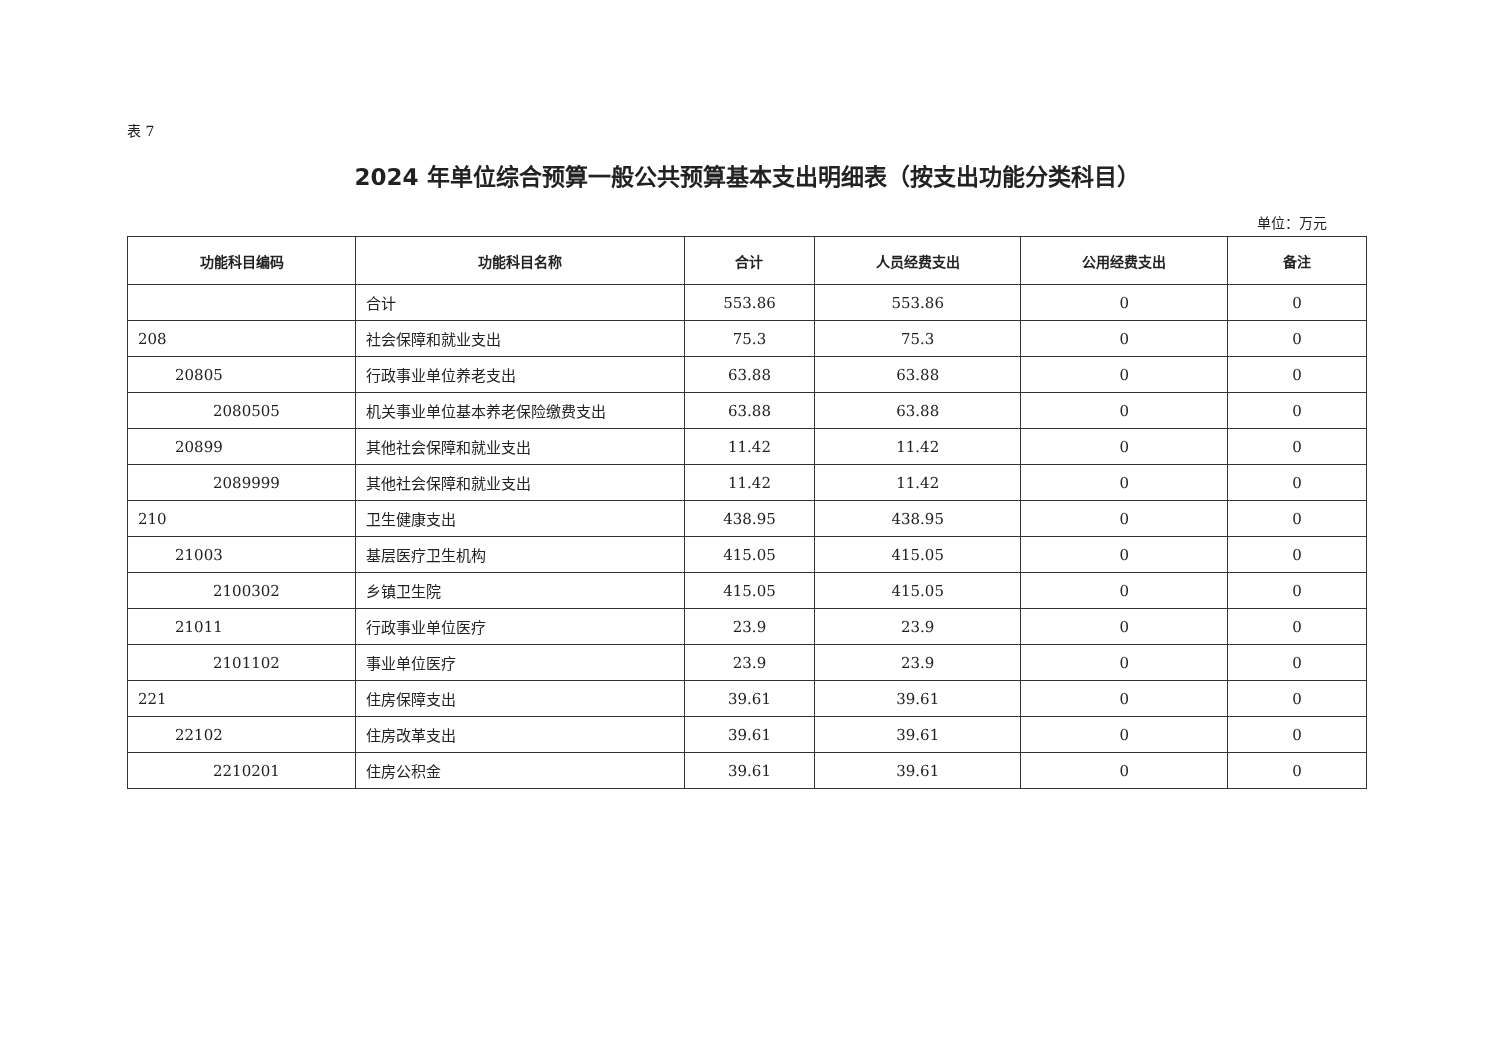表 7
2024 年单位综合预算一般公共预算基本支出明细表（按支出功能分类科目）
单位：万元
| 功能科目编码 | 功能科目名称 | 合计 | 人员经费支出 | 公用经费支出 | 备注 |
| --- | --- | --- | --- | --- | --- |
| | 合计 | 553.86 | 553.86 | 0 | 0 |
| 208 | 社会保障和就业支出 | 75.3 | 75.3 | 0 | 0 |
| 20805 | 行政事业单位养老支出 | 63.88 | 63.88 | 0 | 0 |
| 2080505 | 机关事业单位基本养老保险缴费支出 | 63.88 | 63.88 | 0 | 0 |
| 20899 | 其他社会保障和就业支出 | 11.42 | 11.42 | 0 | 0 |
| 2089999 | 其他社会保障和就业支出 | 11.42 | 11.42 | 0 | 0 |
| 210 | 卫生健康支出 | 438.95 | 438.95 | 0 | 0 |
| 21003 | 基层医疗卫生机构 | 415.05 | 415.05 | 0 | 0 |
| 2100302 | 乡镇卫生院 | 415.05 | 415.05 | 0 | 0 |
| 21011 | 行政事业单位医疗 | 23.9 | 23.9 | 0 | 0 |
| 2101102 | 事业单位医疗 | 23.9 | 23.9 | 0 | 0 |
| 221 | 住房保障支出 | 39.61 | 39.61 | 0 | 0 |
| 22102 | 住房改革支出 | 39.61 | 39.61 | 0 | 0 |
| 2210201 | 住房公积金 | 39.61 | 39.61 | 0 | 0 |